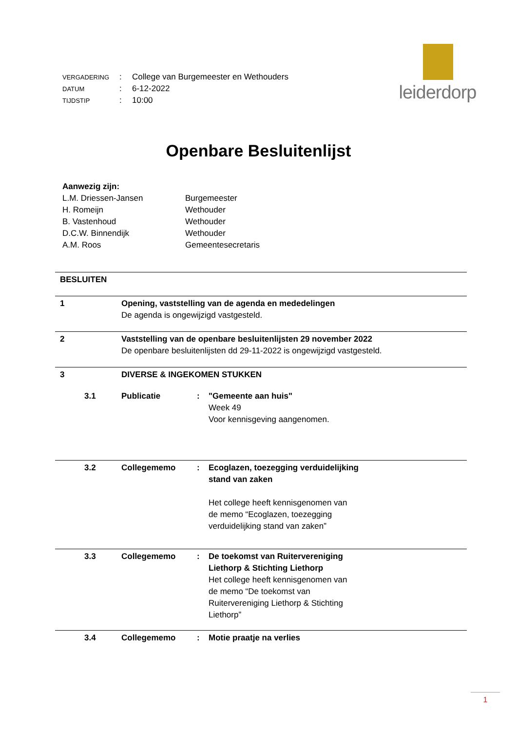| VERGADERING | : | College van Burgemeester en Wethouders |
| DATUM | : | 6-12-2022 |
| TIJDSTIP | : | 10:00 |
leiderdorp
Openbare Besluitenlijst
| Aanwezig zijn: | |
| L.M. Driessen-Jansen | Burgemeester |
| H. Romeijn | Wethouder |
| B. Vastenhoud | Wethouder |
| D.C.W. Binnendijk | Wethouder |
| A.M. Roos | Gemeentesecretaris |
| BESLUITEN | | | |
| 1 | Opening, vaststelling van de agenda en mededelingen De agenda is ongewijzigd vastgesteld. | | |
| 2 | Vaststelling van de openbare besluitenlijsten 29 november 2022 De openbare besluitenlijsten dd 29-11-2022 is ongewijzigd vastgesteld. | | |
| 3 | DIVERSE & INGEKOMEN STUKKEN | | |
| 3.1 | Publicatie | : | "Gemeente aan huis" Week 49 Voor kennisgeving aangenomen. |
| 3.2 | Collegememo | : | Ecoglazen, toezegging verduidelijking stand van zaken Het college heeft kennisgenomen van de memo “Ecoglazen, toezegging verduidelijking stand van zaken” |
| 3.3 | Collegememo | : | De toekomst van Ruitervereniging Liethorp & Stichting Liethorp Het college heeft kennisgenomen van de memo “De toekomst van Ruitervereniging Liethorp & Stichting Liethorp” |
| 3.4 | Collegememo | : | Motie praatje na verlies |
1